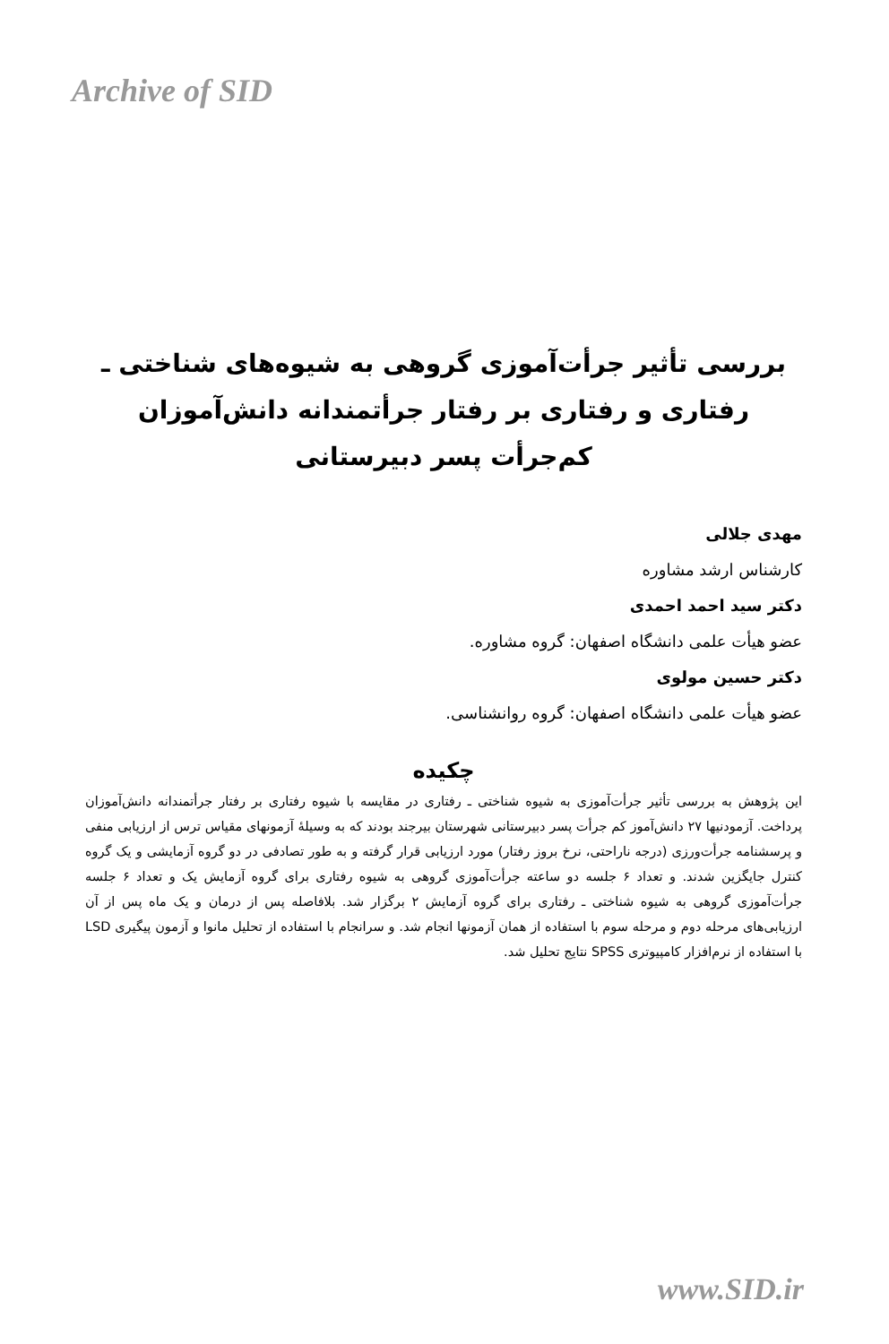Archive of SID
بررسی تأثیر جرأت‌آموزی گروهی به شیوه‌های شناختی ـ رفتاری و رفتاری بر رفتار جرأتمندانه دانش‌آموزان کم‌جرأت پسر دبیرستانی
مهدی جلالی
کارشناس ارشد مشاوره
دکتر سید احمد احمدی
عضو هیأت علمی دانشگاه اصفهان: گروه مشاوره.
دکتر حسین مولوی
عضو هیأت علمی دانشگاه اصفهان: گروه روانشناسی.
چکیده
این پژوهش به بررسی تأثیر جرأت‌آموزی به شیوه شناختی ـ رفتاری در مقایسه با شیوه رفتاری بر رفتار جرأتمندانه دانش‌آموزان پرداخت. آزمودنیها ۲۷ دانش‌آموز کم جرأت پسر دبیرستانی شهرستان بیرجند بودند که به وسیلهٔ آزمونهای مقیاس ترس از ارزیابی منفی و پرسشنامه جرأت‌ورزی (درجه ناراحتی، نرخ بروز رفتار) مورد ارزیابی قرار گرفته و به طور تصادفی در دو گروه آزمایشی و یک گروه کنترل جایگزین شدند. و تعداد ۶ جلسه دو ساعته جرأت‌آموزی گروهی به شیوه رفتاری برای گروه آزمایش یک و تعداد ۶ جلسه جرأت‌آموزی گروهی به شیوه شناختی ـ رفتاری برای گروه آزمایش ۲ برگزار شد. بلافاصله پس از درمان و یک ماه پس از آن ارزیابی‌های مرحله دوم و مرحله سوم با استفاده از همان آزمونها انجام شد. و سرانجام با استفاده از تحلیل مانوا و آزمون پیگیری LSD با استفاده از نرم‌افزار کامپیوتری SPSS نتایج تحلیل شد.
www.SID.ir